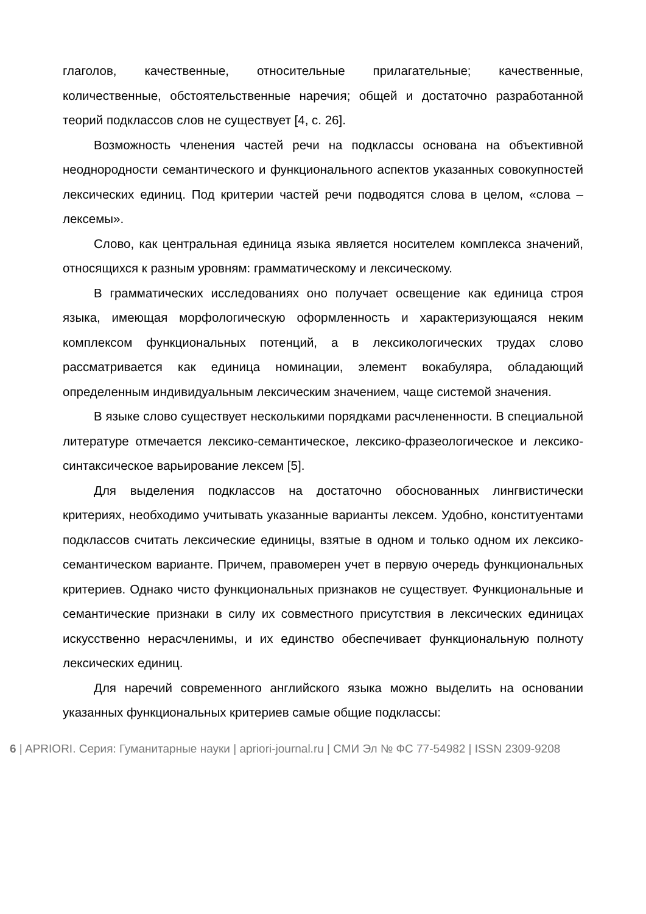глаголов, качественные, относительные прилагательные; качественные, количественные, обстоятельственные наречия; общей и достаточно разработанной теорий подклассов слов не существует [4, с. 26].
Возможность членения частей речи на подклассы основана на объективной неоднородности семантического и функционального аспектов указанных совокупностей лексических единиц. Под критерии частей речи подводятся слова в целом, «слова – лексемы».
Слово, как центральная единица языка является носителем комплекса значений, относящихся к разным уровням: грамматическому и лексическому.
В грамматических исследованиях оно получает освещение как единица строя языка, имеющая морфологическую оформленность и характеризующаяся неким комплексом функциональных потенций, а в лексикологических трудах слово рассматривается как единица номинации, элемент вокабуляра, обладающий определенным индивидуальным лексическим значением, чаще системой значения.
В языке слово существует несколькими порядками расчлененности. В специальной литературе отмечается лексико-семантическое, лексико-фразеологическое и лексико-синтаксическое варьирование лексем [5].
Для выделения подклассов на достаточно обоснованных лингвистически критериях, необходимо учитывать указанные варианты лексем. Удобно, конституентами подклассов считать лексические единицы, взятые в одном и только одном их лексико-семантическом варианте. Причем, правомерен учет в первую очередь функциональных критериев. Однако чисто функциональных признаков не существует. Функциональные и семантические признаки в силу их совместного присутствия в лексических единицах искусственно нерасчленимы, и их единство обеспечивает функциональную полноту лексических единиц.
Для наречий современного английского языка можно выделить на основании указанных функциональных критериев самые общие подклассы:
6 | APRIORI. Серия: Гуманитарные науки | apriori-journal.ru | СМИ Эл № ФС 77-54982 | ISSN 2309-9208